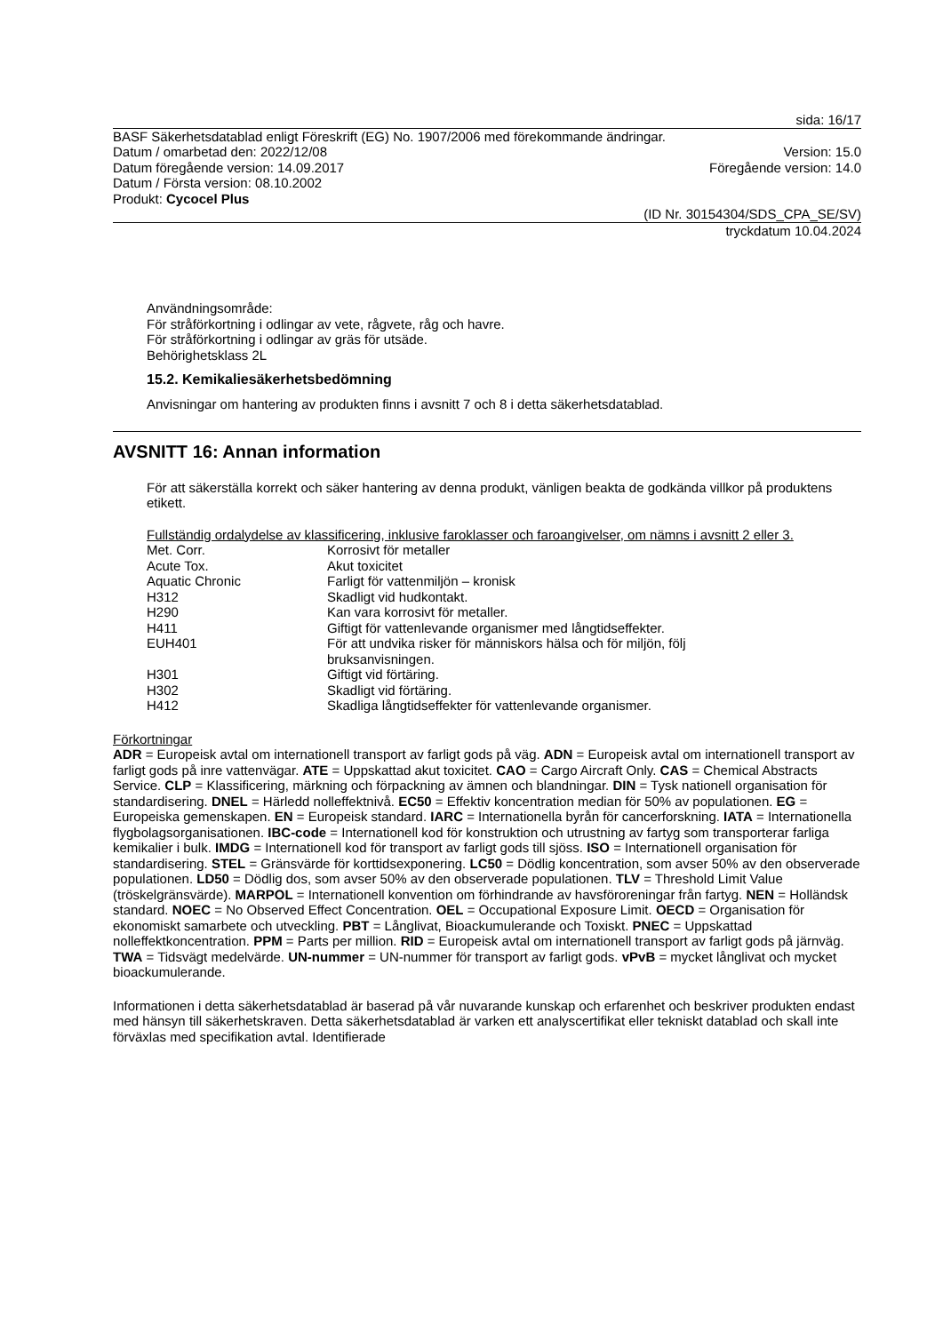sida: 16/17
BASF Säkerhetsdatablad enligt Föreskrift (EG) No. 1907/2006 med förekommande ändringar.
Datum / omarbetad den: 2022/12/08 Version: 15.0
Datum föregående version: 14.09.2017 Föregående version: 14.0
Datum / Första version: 08.10.2002
Produkt: Cycocel Plus
(ID Nr. 30154304/SDS_CPA_SE/SV)
tryckdatum 10.04.2024
Användningsområde:
För stråförkortning i odlingar av vete, rågvete, råg och havre.
För stråförkortning i odlingar av gräs för utsäde.
Behörighetsklass 2L
15.2. Kemikaliesäkerhetsbedömning
Anvisningar om hantering av produkten finns i avsnitt 7 och 8 i detta säkerhetsdatablad.
AVSNITT 16: Annan information
För att säkerställa korrekt och säker hantering av denna produkt, vänligen beakta de godkända villkor på produktens etikett.
Fullständig ordalydelse av klassificering, inklusive faroklasser och faroangivelser, om nämns i avsnitt 2 eller 3.
| Met. Corr. | Korrosivt för metaller |
| Acute Tox. | Akut toxicitet |
| Aquatic Chronic | Farligt för vattenmiljön – kronisk |
| H312 | Skadligt vid hudkontakt. |
| H290 | Kan vara korrosivt för metaller. |
| H411 | Giftigt för vattenlevande organismer med långtidseffekter. |
| EUH401 | För att undvika risker för människors hälsa och för miljön, följ bruksanvisningen. |
| H301 | Giftigt vid förtäring. |
| H302 | Skadligt vid förtäring. |
| H412 | Skadliga långtidseffekter för vattenlevande organismer. |
Förkortningar
ADR = Europeisk avtal om internationell transport av farligt gods på väg. ADN = Europeisk avtal om internationell transport av farligt gods på inre vattenvägar. ATE = Uppskattad akut toxicitet. CAO = Cargo Aircraft Only. CAS = Chemical Abstracts Service. CLP = Klassificering, märkning och förpackning av ämnen och blandningar. DIN = Tysk nationell organisation för standardisering. DNEL = Härledd nolleffektnivå. EC50 = Effektiv koncentration median för 50% av populationen. EG = Europeiska gemenskapen. EN = Europeisk standard. IARC = Internationella byrån för cancerforskning. IATA = Internationella flygbolagsorganisationen. IBC-code = Internationell kod för konstruktion och utrustning av fartyg som transporterar farliga kemikalier i bulk. IMDG = Internationell kod för transport av farligt gods till sjöss. ISO = Internationell organisation för standardisering. STEL = Gränsvärde för korttidsexponering. LC50 = Dödlig koncentration, som avser 50% av den observerade populationen. LD50 = Dödlig dos, som avser 50% av den observerade populationen. TLV = Threshold Limit Value (tröskelgränsvärde). MARPOL = Internationell konvention om förhindrande av havsföroreningar från fartyg. NEN = Holländsk standard. NOEC = No Observed Effect Concentration. OEL = Occupational Exposure Limit. OECD = Organisation för ekonomiskt samarbete och utveckling. PBT = Långlivat, Bioackumulerande och Toxiskt. PNEC = Uppskattad nolleffektkoncentration. PPM = Parts per million. RID = Europeisk avtal om internationell transport av farligt gods på järnväg. TWA = Tidsvägt medelvärde. UN-nummer = UN-nummer för transport av farligt gods. vPvB = mycket långlivat och mycket bioackumulerande.
Informationen i detta säkerhetsdatablad är baserad på vår nuvarande kunskap och erfarenhet och beskriver produkten endast med hänsyn till säkerhetskraven. Detta säkerhetsdatablad är varken ett analyscertifikat eller tekniskt datablad och skall inte förväxlas med specifikation avtal. Identifierade